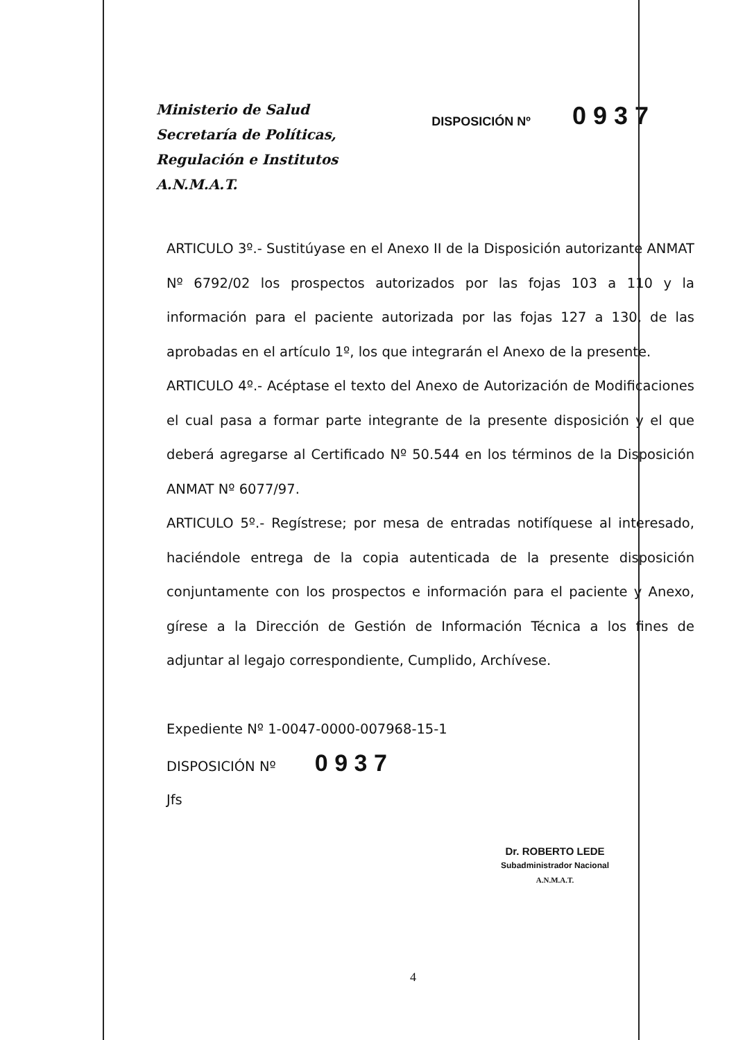Ministerio de Salud
Secretaría de Políticas,
Regulación e Institutos
A.N.M.A.T.
DISPOSICIÓN Nº
0 9 3 7
ARTICULO 3º.- Sustitúyase en el Anexo II de la Disposición autorizante ANMAT Nº 6792/02 los prospectos autorizados por las fojas 103 a 110 y la información para el paciente autorizada por las fojas 127 a 130, de las aprobadas en el artículo 1º, los que integrarán el Anexo de la presente.
ARTICULO 4º.- Acéptase el texto del Anexo de Autorización de Modificaciones el cual pasa a formar parte integrante de la presente disposición y el que deberá agregarse al Certificado Nº 50.544 en los términos de la Disposición ANMAT Nº 6077/97.
ARTICULO 5º.- Regístrese; por mesa de entradas notifíquese al interesado, haciéndole entrega de la copia autenticada de la presente disposición conjuntamente con los prospectos e información para el paciente y Anexo, gírese a la Dirección de Gestión de Información Técnica a los fines de adjuntar al legajo correspondiente, Cumplido, Archívese.
Expediente Nº 1-0047-0000-007968-15-1
DISPOSICIÓN Nº 0 9 3 7
Jfs
Dr. ROBERTO LEDE
Subadministrador Nacional
A.N.M.A.T.
4